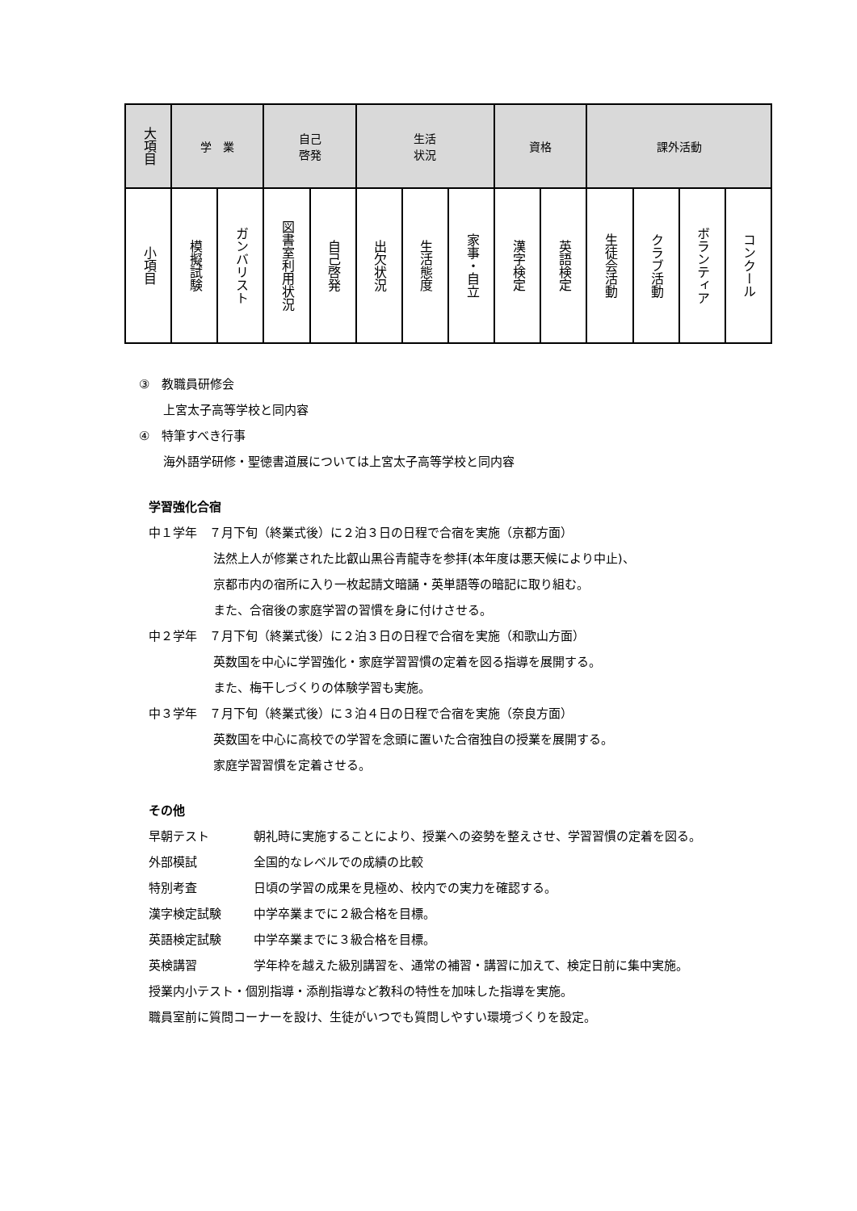| 大項目 | 学 業 | | 自己 啓発 | | 生活 状況 | | | 資格 | | 課外活動 | | | |
| --- | --- | --- | --- | --- | --- | --- | --- | --- | --- | --- | --- | --- | --- |
| 小項目 | 模擬試験 | ガンバリスト | 図書室利用状況 | 自己啓発 | 出欠状況 | 生活態度 | 家事・自立 | 漢字検定 | 英語検定 | 生徒会活動 | クラブ活動 | ボランティア | コンクール |
③　教職員研修会
上宮太子高等学校と同内容
④　特筆すべき行事
海外語学研修・聖徳書道展については上宮太子高等学校と同内容
学習強化合宿
中１学年　７月下旬（終業式後）に２泊３日の日程で合宿を実施（京都方面）
法然上人が修業された比叡山黒谷青龍寺を参拝(本年度は悪天候により中止)、
京都市内の宿所に入り一枚起請文暗誦・英単語等の暗記に取り組む。
また、合宿後の家庭学習の習慣を身に付けさせる。
中２学年　７月下旬（終業式後）に２泊３日の日程で合宿を実施（和歌山方面）
英数国を中心に学習強化・家庭学習習慣の定着を図る指導を展開する。
また、梅干しづくりの体験学習も実施。
中３学年　７月下旬（終業式後）に３泊４日の日程で合宿を実施（奈良方面）
英数国を中心に高校での学習を念頭に置いた合宿独自の授業を展開する。
家庭学習習慣を定着させる。
その他
早朝テスト 朝礼時に実施することにより、授業への姿勢を整えさせ、学習習慣の定着を図る。
外部模試 全国的なレベルでの成績の比較
特別考査 日頃の学習の成果を見極め、校内での実力を確認する。
漢字検定試験 中学卒業までに２級合格を目標。
英語検定試験 中学卒業までに３級合格を目標。
英検講習 学年枠を越えた級別講習を、通常の補習・講習に加えて、検定日前に集中実施。
授業内小テスト・個別指導・添削指導など教科の特性を加味した指導を実施。
職員室前に質問コーナーを設け、生徒がいつでも質問しやすい環境づくりを設定。